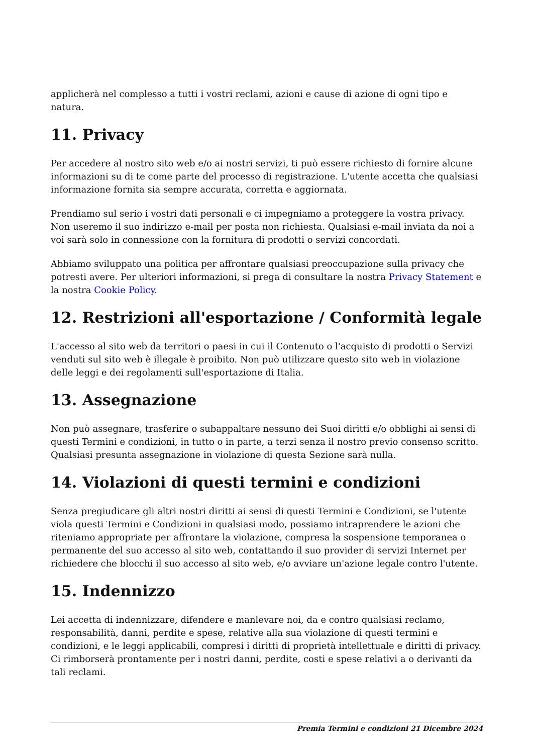applicherà nel complesso a tutti i vostri reclami, azioni e cause di azione di ogni tipo e natura.
11. Privacy
Per accedere al nostro sito web e/o ai nostri servizi, ti può essere richiesto di fornire alcune informazioni su di te come parte del processo di registrazione. L'utente accetta che qualsiasi informazione fornita sia sempre accurata, corretta e aggiornata.
Prendiamo sul serio i vostri dati personali e ci impegniamo a proteggere la vostra privacy. Non useremo il suo indirizzo e-mail per posta non richiesta. Qualsiasi e-mail inviata da noi a voi sarà solo in connessione con la fornitura di prodotti o servizi concordati.
Abbiamo sviluppato una politica per affrontare qualsiasi preoccupazione sulla privacy che potresti avere. Per ulteriori informazioni, si prega di consultare la nostra Privacy Statement e la nostra Cookie Policy.
12. Restrizioni all'esportazione / Conformità legale
L'accesso al sito web da territori o paesi in cui il Contenuto o l'acquisto di prodotti o Servizi venduti sul sito web è illegale è proibito. Non può utilizzare questo sito web in violazione delle leggi e dei regolamenti sull'esportazione di Italia.
13. Assegnazione
Non può assegnare, trasferire o subappaltare nessuno dei Suoi diritti e/o obblighi ai sensi di questi Termini e condizioni, in tutto o in parte, a terzi senza il nostro previo consenso scritto. Qualsiasi presunta assegnazione in violazione di questa Sezione sarà nulla.
14. Violazioni di questi termini e condizioni
Senza pregiudicare gli altri nostri diritti ai sensi di questi Termini e Condizioni, se l'utente viola questi Termini e Condizioni in qualsiasi modo, possiamo intraprendere le azioni che riteniamo appropriate per affrontare la violazione, compresa la sospensione temporanea o permanente del suo accesso al sito web, contattando il suo provider di servizi Internet per richiedere che blocchi il suo accesso al sito web, e/o avviare un'azione legale contro l'utente.
15. Indennizzo
Lei accetta di indennizzare, difendere e manlevare noi, da e contro qualsiasi reclamo, responsabilità, danni, perdite e spese, relative alla sua violazione di questi termini e condizioni, e le leggi applicabili, compresi i diritti di proprietà intellettuale e diritti di privacy. Ci rimborserà prontamente per i nostri danni, perdite, costi e spese relativi a o derivanti da tali reclami.
Premia Termini e condizioni 21 Dicembre 2024